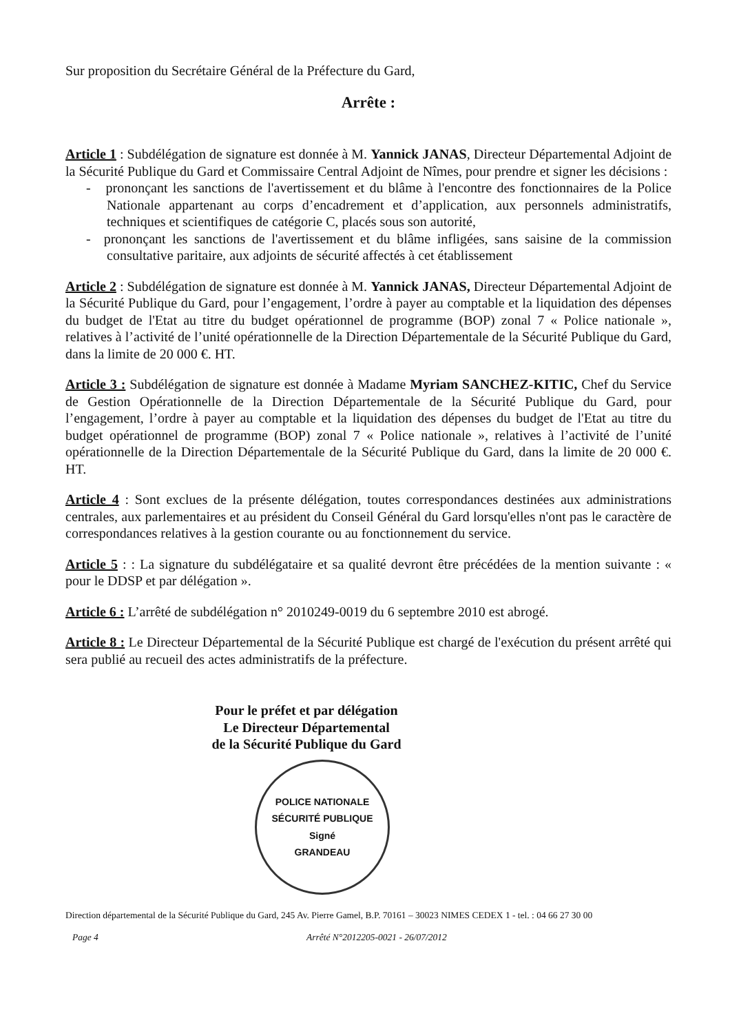Sur proposition du Secrétaire Général de la Préfecture du Gard,
Arrête :
Article 1 : Subdélégation de signature est donnée à M. Yannick JANAS, Directeur Départemental Adjoint de la Sécurité Publique du Gard et Commissaire Central Adjoint de Nîmes, pour prendre et signer les décisions :
- prononçant les sanctions de l'avertissement et du blâme à l'encontre des fonctionnaires de la Police Nationale appartenant au corps d’encadrement et d’application, aux personnels administratifs, techniques et scientifiques de catégorie C, placés sous son autorité,
- prononçant les sanctions de l'avertissement et du blâme infligées, sans saisine de la commission consultative paritaire, aux adjoints de sécurité affectés à cet établissement
Article 2 : Subdélégation de signature est donnée à M. Yannick JANAS, Directeur Départemental Adjoint de la Sécurité Publique du Gard, pour l’engagement, l’ordre à payer au comptable et la liquidation des dépenses du budget de l'Etat au titre du budget opérationnel de programme (BOP) zonal 7 « Police nationale », relatives à l’activité de l’unité opérationnelle de la Direction Départementale de la Sécurité Publique du Gard, dans la limite de 20 000 €. HT.
Article 3 : Subdélégation de signature est donnée à Madame Myriam SANCHEZ-KITIC, Chef du Service de Gestion Opérationnelle de la Direction Départementale de la Sécurité Publique du Gard, pour l’engagement, l’ordre à payer au comptable et la liquidation des dépenses du budget de l'Etat au titre du budget opérationnel de programme (BOP) zonal 7 « Police nationale », relatives à l’activité de l’unité opérationnelle de la Direction Départementale de la Sécurité Publique du Gard, dans la limite de 20 000 €. HT.
Article 4 : Sont exclues de la présente délégation, toutes correspondances destinées aux administrations centrales, aux parlementaires et au président du Conseil Général du Gard lorsqu'elles n'ont pas le caractère de correspondances relatives à la gestion courante ou au fonctionnement du service.
Article 5 : : La signature du subdélégataire et sa qualité devront être précédées de la mention suivante : « pour le DDSP et par délégation ».
Article 6 : L’arrêté de subdélégation n° 2010249-0019 du 6 septembre 2010 est abrogé.
Article 8 : Le Directeur Départemental de la Sécurité Publique est chargé de l'exécution du présent arrêté qui sera publié au recueil des actes administratifs de la préfecture.
Pour le préfet et par délégation
Le Directeur Départemental
de la Sécurité Publique du Gard
POLICE NATIONALE
SÉCURITÉ PUBLIQUE
Signé
GRANDEAU
Direction départemental de la Sécurité Publique du Gard, 245 Av. Pierre Gamel, B.P. 70161 – 30023 NIMES CEDEX 1 - tel. : 04 66 27 30 00
Page 4 Arrêté N°2012205-0021 - 26/07/2012